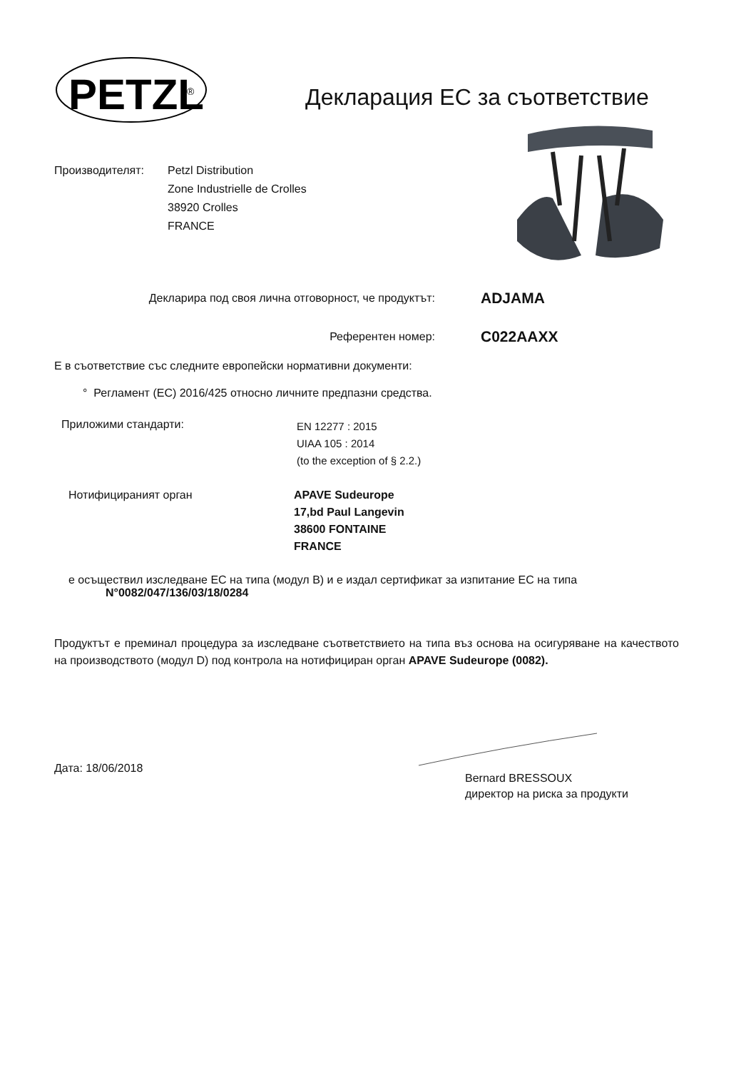PETZL
®
Декларация ЕС за съответствие
Производителят: Petzl Distribution
Zone Industrielle de Crolles
38920 Crolles
FRANCE
Декларира под своя лична отговорност, че продуктът: ADJAMA
Референтен номер: C022AAXX
Е в съответствие със следните европейски нормативни документи:
° Регламент (ЕС) 2016/425 относно личните предпазни средства.
Приложими стандарти:
EN 12277 : 2015
UIAA 105 : 2014
(to the exception of § 2.2.)
Нотифицираният орган APAVE Sudeurope
17,bd Paul Langevin
38600 FONTAINE
FRANCE
е осъществил изследване ЕС на типа (модул B) и е издал сертификат за изпитание ЕС на типа
N°0082/047/136/03/18/0284
Продуктът е преминал процедура за изследване съответствието на типа въз основа на осигуряване на качеството на производството (модул D) под контрола на нотифициран орган APAVE Sudeurope (0082).
Дата: 18/06/2018
Bernard BRESSOUX
директор на риска за продукти